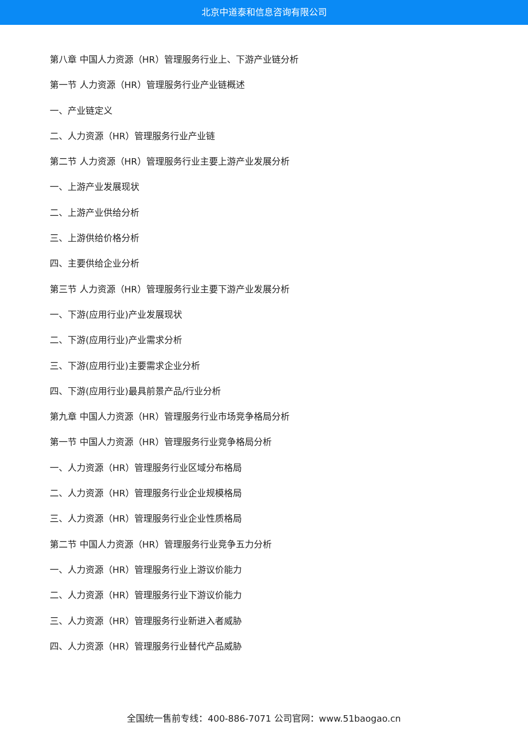北京中道泰和信息咨询有限公司
第八章 中国人力资源（HR）管理服务行业上、下游产业链分析
第一节 人力资源（HR）管理服务行业产业链概述
一、产业链定义
二、人力资源（HR）管理服务行业产业链
第二节 人力资源（HR）管理服务行业主要上游产业发展分析
一、上游产业发展现状
二、上游产业供给分析
三、上游供给价格分析
四、主要供给企业分析
第三节 人力资源（HR）管理服务行业主要下游产业发展分析
一、下游(应用行业)产业发展现状
二、下游(应用行业)产业需求分析
三、下游(应用行业)主要需求企业分析
四、下游(应用行业)最具前景产品/行业分析
第九章 中国人力资源（HR）管理服务行业市场竞争格局分析
第一节 中国人力资源（HR）管理服务行业竞争格局分析
一、人力资源（HR）管理服务行业区域分布格局
二、人力资源（HR）管理服务行业企业规模格局
三、人力资源（HR）管理服务行业企业性质格局
第二节 中国人力资源（HR）管理服务行业竞争五力分析
一、人力资源（HR）管理服务行业上游议价能力
二、人力资源（HR）管理服务行业下游议价能力
三、人力资源（HR）管理服务行业新进入者威胁
四、人力资源（HR）管理服务行业替代产品威胁
全国统一售前专线：400-886-7071 公司官网：www.51baogao.cn